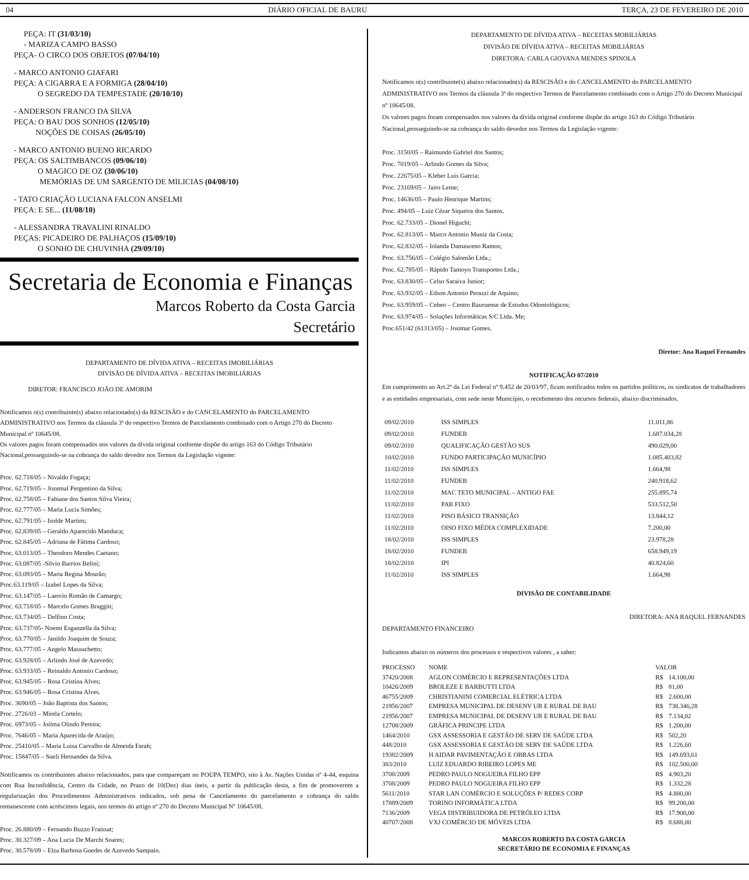04 DIÁRIO OFICIAL DE BAURU TERÇA, 23 DE FEVEREIRO DE 2010
PEÇA: IT (31/03/10)
- MARIZA CAMPO BASSO
PEÇA- O CIRCO DOS OBJETOS (07/04/10)
- MARCO ANTONIO GIAFARI
PEÇA: A CIGARRA E A FORMIGA (28/04/10)
O SEGREDO DA TEMPESTADE (20/10/10)
- ANDERSON FRANCO DA SILVA
PEÇA: O BAU DOS SONHOS (12/05/10)
NOÇÕES DE COISAS (26/05/10)
- MARCO ANTONIO BUENO RICARDO
PEÇA: OS SALTIMBANCOS (09/06/10)
O MAGICO DE OZ (30/06/10)
MEMÓRIAS DE UM SARGENTO DE MILICIAS (04/08/10)
- TATO CRIAÇÃO LUCIANA FALCON ANSELMI
PEÇA: E SE... (11/08/10)
- ALESSANDRA TRAVALINI RINALDO
PEÇAS: PICADEIRO DE PALHAÇOS (15/09/10)
O SONHO DE CHUVINHA (29/09/10)
Secretaria de Economia e Finanças
Marcos Roberto da Costa Garcia
Secretário
DEPARTAMENTO DE DÍVIDA ATIVA – RECEITAS IMOBILIÁRIAS
DIVISÃO DE DÍVIDA ATIVA – RECEITAS IMOBILIÁRIAS
DIRETOR: FRANCISCO JOÃO DE AMORIM
Notificamos o(s) contribuinte(s) abaixo relacionado(s) da RESCISÃO e do CANCELAMENTO do PARCELAMENTO ADMINISTRATIVO nos Termos da cláusula 3ª do respectivo Termos de Parcelamento combinado com o Artigo 270 do Decreto Municipal nº 10645/08.
Os valores pagos foram compensados nos valores da dívida original conforme dispõe do artigo 163 do Código Tributário Nacional,prosseguindo-se na cobrança do saldo devedor nos Termos da Legislação vigente:
Proc. 62.718/05 – Nivaldo Fogaça;
Proc. 62.719/05 – Jozemal Pergentino da Silva;
Proc. 62.758/05 – Fabiane dos Santos Silva Vieira;
Proc. 62.777/05 – Maria Lucia Simões;
Proc. 62.791/05 – Isolde Martins;
Proc. 62.839/05 – Geraldo Aparecido Manduca;
Proc. 62.845/05 – Adriana de Fátima Cardoso;
Proc. 63.013/05 – Theodoro Mendes Caetano;
Proc. 63.087/05 -Silvio Barrios Belini;
Proc. 63.093/05 – Maria Regina Mourão;
Proc.63.119/05 – Izabel Lopes da Silva;
Proc. 63.147/05 – Laercio Romão de Camargo;
Proc. 63.718/05 – Marcelo Gomes Braggin;
Proc. 63.734/05 – Delfino Costa;
Proc. 63.737/05- Noemi Esganzella da Silva;
Proc. 63.770/05 – Janildo Joaquim de Souza;
Proc. 63.777/05 – Angelo Massuchetto;
Proc. 63.928/05 – Arlindo José de Azevedo;
Proc. 63.933/05 – Reinaldo Antonio Cardoso;
Proc. 63.945/05 – Rosa Cristina Alves;
Proc. 63.946/05 – Rosa Cristina Alves.
Proc. 3690/05 – João Baptista dos Santos;
Proc. 2726/03 – Mirela Cortelo;
Proc. 6973/05 – Joilma Olindo Pereira;
Proc. 7646/05 – Maria Aparecida de Araújo;
Proc. 25410/05 – Maria Luisa Carvalho de Almeida Farah;
Proc. 15847/05 – Sueli Hernandes da Silva.
Notificamos os contribuintes abaixo relacionados, para que compareçam no POUPA TEMPO, sito à Av. Nações Unidas nº 4-44, esquina com Rua Inconfidência, Centro da Cidade, no Prazo de 10(Dez) dias úteis, a partir da publicação desta, a fim de promoverem a regularização dos Procedimentos Administrativos indicados, sob pena de Cancelamento do parcelamento e cobrança do saldo remanescente com acréscimos legais, nos termos do artigo nº 270 do Decreto Municipal Nº 10645/08.
Proc. 26.880/09 – Fernando Buzzo Fraissat;
Proc. 30.327/09 – Ana Lucia De Marchi Soares;
Proc. 30.578/09 – Elza Barbosa Guedes de Azevedo Sampaio.
DEPARTAMENTO DE DÍVIDA ATIVA – RECEITAS MOBILIÁRIAS
DIVISÃO DE DÍVIDA ATIVA – RECEITAS MOBILIÁRIAS
DIRETORA: CARLA GIOVANA MENDES SPINOLA
Notificamos o(s) contribuinte(s) abaixo relacionado(s) da RESCISÃO e do CANCELAMENTO do PARCELAMENTO ADMINISTRATIVO nos Termos da cláusula 3ª do respectivo Termos de Parcelamento combinado com o Artigo 270 do Decreto Municipal nº 10645/08.
Os valores pagos foram compensados nos valores da dívida original conforme dispõe do artigo 163 do Código Tributário Nacional,prosseguindo-se na cobrança do saldo devedor nos Termos da Legislação vigente:
Proc. 3150/05 – Raimundo Gabriel dos Santos;
Proc. 7019/05 – Arlindo Gomes da Silva;
Proc. 22675/05 – Kleber Luis Garcia;
Proc. 23169/05 – Jairo Leme;
Proc. 14636/05 – Paulo Henrique Martins;
Proc. 494/05 – Luiz Cézar Siqueira dos Santos.
Proc. 62.733/05 – Dionel Higuchi;
Proc. 62.813/05 – Marco Antonio Muniz da Costa;
Proc. 62.832/05 – Iolanda Damasceno Ramos;
Proc. 63.756/05 – Colégio Salomão Ltda.;
Proc. 62.785/05 – Rápido Tamoyo Transportes Ltda.;
Proc. 63.830/05 – Celso Saraiva Junior;
Proc. 63.932/05 – Edson Antonio Perazzi de Aquino;
Proc. 63.959/05 – Cebeo – Centro Bauruense de Estudos Odontológicos;
Proc. 63.974/05 – Soluções Informáticas S/C Ltda. Me;
Proc.651/42 (61313/05) – Josimar Gomes.
Diretor: Ana Raquel Fernandes
NOTIFICAÇÃO 07/2010
Em cumprimento ao Art.2º da Lei Federal nº 9.452 de 20/03/97, ficam notificados todos os partidos políticos, os sindicatos de trabalhadores e as entidades empresariais, com sede neste Município, o recebimento dos recursos federais, abaixo discriminados.
| 09/02/2010 | ISS SIMPLES | 11.011,86 |
| 09/02/2010 | FUNDEB | 1.687.034,28 |
| 09/02/2010 | QUALIFICAÇÃO GESTÃO SUS | 490.029,00 |
| 10/02/2010 | FUNDO PARTICIPAÇÃO MUNICÍPIO | 1.085.403,82 |
| 11/02/2010 | ISS SIMPLES | 1.664,98 |
| 11/02/2010 | FUNDEB | 240.918,62 |
| 11/02/2010 | MAC TETO MUNICIPAL – ANTIGO FAE | 255.895,74 |
| 11/02/2010 | PAB FIXO | 533.512,50 |
| 11/02/2010 | PISO BÁSICO TRANSIÇÃO | 13.844,12 |
| 11/02/2010 | OISO FIXO MÉDIA COMPLEXIDADE | 7.200,00 |
| 18/02/2010 | ISS SIMPLES | 23.978,28 |
| 18/02/2010 | FUNDEB | 658.949,19 |
| 18/02/2010 | IPI | 40.824,60 |
| 11/02/2010 | ISS SIMPLES | 1.664,98 |
DIVISÃO DE CONTABILIDADE
DIRETORA: ANA RAQUEL FERNANDES
DEPARTAMENTO FINANCEIRO
Indicamos abaixo os números dos processos e respectivos valores , a saber:
| PROCESSO | NOME | VALOR | |
| --- | --- | --- | --- |
| 37420/2008 | AGLON COMÉRCIO E REPRESENTAÇÕES LTDA | R$ | 14.100,00 |
| 10426/2009 | BROLEZE E BARBUTTI LTDA | R$ | 81,00 |
| 46755/2009 | CHRISTIANINI COMERCIAL ELÉTRICA LTDA | R$ | 2.600,00 |
| 21956/2007 | EMPRESA MUNICIPAL DE DESENV UR E RURAL DE BAU | R$ | 738.346,28 |
| 21956/2007 | EMPRESA MUNICIPAL DE DESENV UR E RURAL DE BAU | R$ | 7.134,02 |
| 12708/2009 | GRÁFICA PRINCIPE LTDA | R$ | 1.200,00 |
| 1464/2010 | GSX ASSESSORIA E GESTÃO DE SERV DE SAÚDE LTDA | R$ | 502,20 |
| 448/2010 | GSX ASSESSORIA E GESTÃO DE SERV DE SAÚDE LTDA | R$ | 1.226,60 |
| 19382/2009 | H AIDAR PAVIMENTAÇÃO E OBRAS LTDA | R$ | 149.693,61 |
| 383/2010 | LUIZ EDUARDO RIBEIRO LOPES ME | R$ | 102.500,00 |
| 3708/2009 | PEDRO PAULO NOGUEIRA FILHO EPP | R$ | 4.903,20 |
| 3708/2009 | PEDRO PAULO NOGUEIRA FILHO EPP | R$ | 1.332,28 |
| 5611/2010 | STAR LAN COMÉRCIO E SOLUÇÕES P/ REDES CORP | R$ | 4.800,00 |
| 17889/2009 | TORINO INFORMÁTICA LTDA | R$ | 99.200,00 |
| 7136/2009 | VEGA DISTRIBUIDORA DE PETRÓLEO LTDA | R$ | 17.900,00 |
| 40707/2008 | VXJ COMÉRCIO DE MÓVEIS LTDA | R$ | 8.688,00 |
MARCOS ROBERTO DA COSTA GARCIA
SECRETÁRIO DE ECONOMIA E FINANÇAS